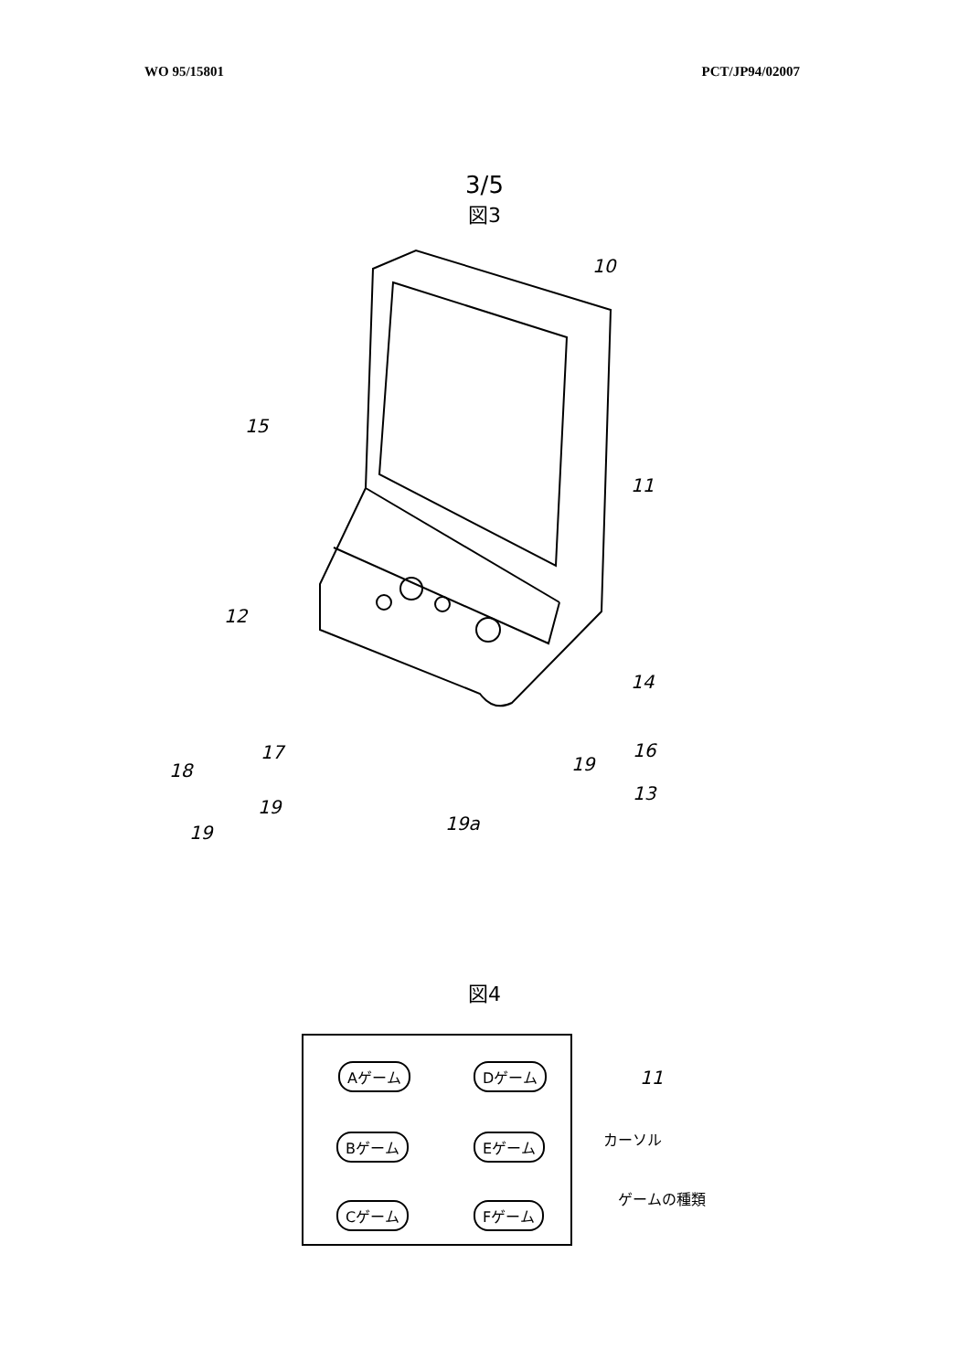WO 95/15801 PCT/JP94/02007
3/5
図3
10
15
11
12
14
18
16
13
19
17
19
19
19a
図4
Aゲーム Dゲーム
Bゲーム Eゲーム
Cゲーム Fゲーム
11
カーソル
ゲームの種類